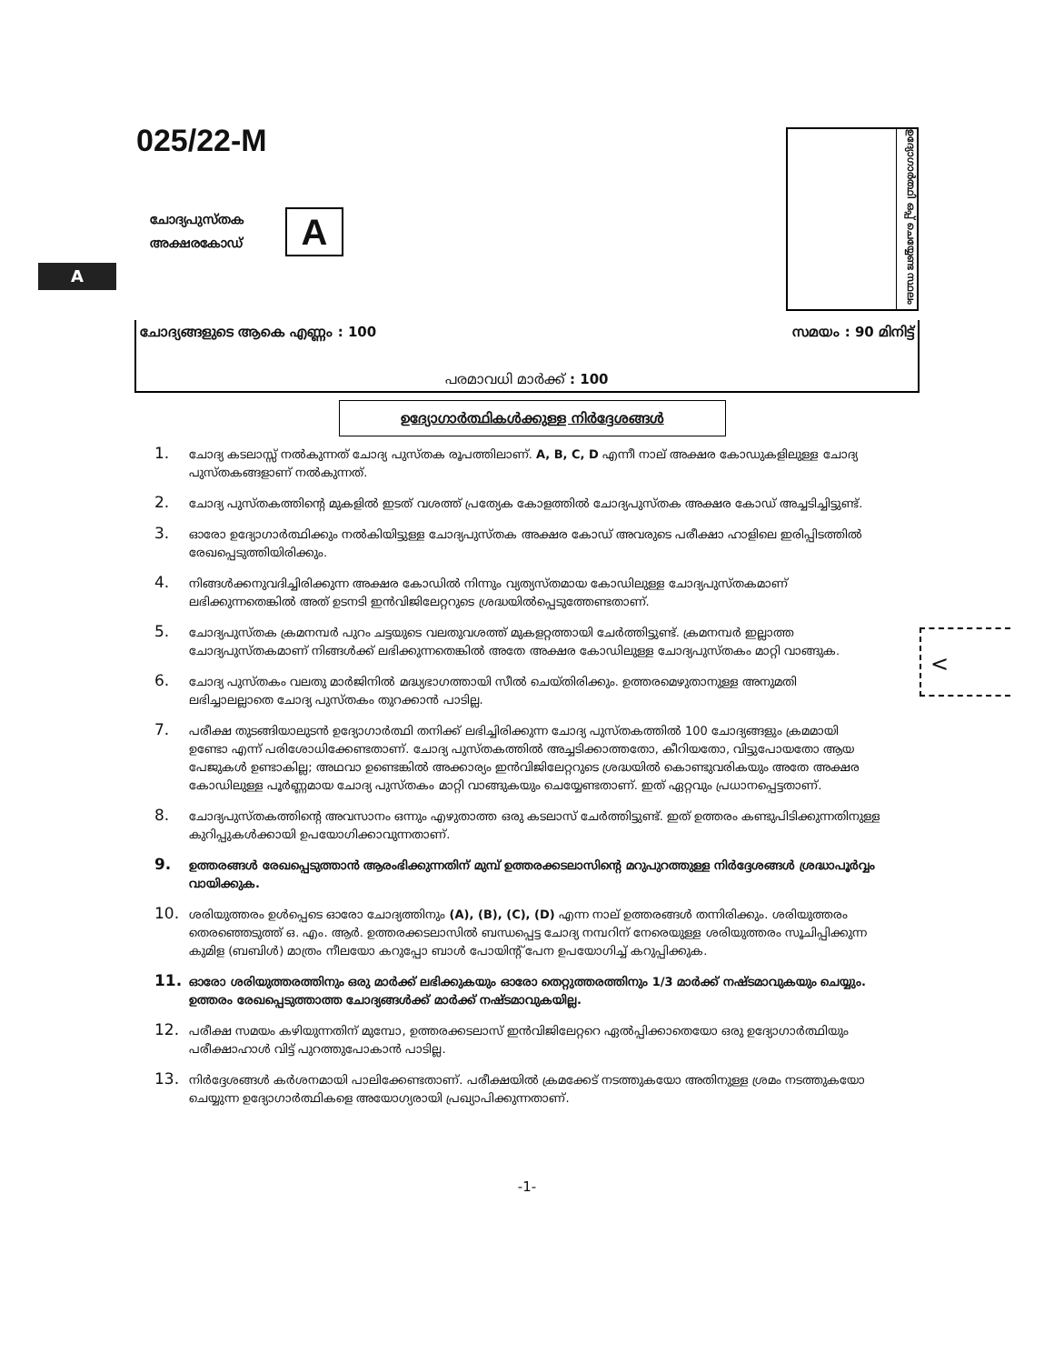025/22-M
ചോദ്യപുസ്തക
അക്ഷരകോഡ്
A
A
ഉദ്യോഗാർത്ഥി ഒപ്പ് ചെയ്യേണ്ട സ്ഥലം
ചോദ്യങ്ങളുടെ ആകെ എണ്ണം : 100 സമയം : 90 മിനിട്ട്
പരമാവധി മാർക്ക് : 100
ഉദ്യോഗാർത്ഥികൾക്കുള്ള നിർദ്ദേശങ്ങൾ
1. ചോദ്യ കടലാസ്സ് നൽകുന്നത് ചോദ്യ പുസ്തക രൂപത്തിലാണ്. A, B, C, D എന്നീ നാല് അക്ഷര കോഡുകളിലുള്ള ചോദ്യ പുസ്തകങ്ങളാണ് നൽകുന്നത്.
2. ചോദ്യ പുസ്തകത്തിന്റെ മുകളിൽ ഇടത് വശത്ത് പ്രത്യേക കോളത്തിൽ ചോദ്യപുസ്തക അക്ഷര കോഡ് അച്ചടിച്ചിട്ടുണ്ട്.
3. ഓരോ ഉദ്യോഗാർത്ഥിക്കും നൽകിയിട്ടുള്ള ചോദ്യപുസ്തക അക്ഷര കോഡ് അവരുടെ പരീക്ഷാ ഹാളിലെ ഇരിപ്പിടത്തിൽ രേഖപ്പെടുത്തിയിരിക്കും.
4. നിങ്ങൾക്കനുവദിച്ചിരിക്കുന്ന അക്ഷര കോഡിൽ നിന്നും വ്യത്യസ്തമായ കോഡിലുള്ള ചോദ്യപുസ്തകമാണ് ലഭിക്കുന്നതെങ്കിൽ അത് ഉടനടി ഇൻവിജിലേറ്ററുടെ ശ്രദ്ധയിൽപ്പെടുത്തേണ്ടതാണ്.
5. ചോദ്യപുസ്തക ക്രമനമ്പർ പുറം ചട്ടയുടെ വലതുവശത്ത് മുകളറ്റത്തായി ചേർത്തിട്ടുണ്ട്. ക്രമനമ്പർ ഇല്ലാത്ത ചോദ്യപുസ്തകമാണ് നിങ്ങൾക്ക് ലഭിക്കുന്നതെങ്കിൽ അതേ അക്ഷര കോഡിലുള്ള ചോദ്യപുസ്തകം മാറ്റി വാങ്ങുക.
6. ചോദ്യ പുസ്തകം വലതു മാർജിനിൽ മദ്ധ്യഭാഗത്തായി സീൽ ചെയ്തിരിക്കും. ഉത്തരമെഴുതാനുള്ള അനുമതി ലഭിച്ചാലല്ലാതെ ചോദ്യ പുസ്തകം തുറക്കാൻ പാടില്ല.
7. പരീക്ഷ തുടങ്ങിയാലുടൻ ഉദ്യോഗാർത്ഥി തനിക്ക് ലഭിച്ചിരിക്കുന്ന ചോദ്യ പുസ്തകത്തിൽ 100 ചോദ്യങ്ങളും ക്രമമായി ഉണ്ടോ എന്ന് പരിശോധിക്കേണ്ടതാണ്. ചോദ്യ പുസ്തകത്തിൽ അച്ചടിക്കാത്തതോ, കീറിയതോ, വിട്ടുപോയതോ ആയ പേജുകൾ ഉണ്ടാകില്ല; അഥവാ ഉണ്ടെങ്കിൽ അക്കാര്യം ഇൻവിജിലേറ്ററുടെ ശ്രദ്ധയിൽ കൊണ്ടുവരികയും അതേ അക്ഷര കോഡിലുള്ള പൂർണ്ണമായ ചോദ്യ പുസ്തകം മാറ്റി വാങ്ങുകയും ചെയ്യേണ്ടതാണ്. ഇത് ഏറ്റവും പ്രധാനപ്പെട്ടതാണ്.
8. ചോദ്യപുസ്തകത്തിന്റെ അവസാനം ഒന്നും എഴുതാത്ത ഒരു കടലാസ് ചേർത്തിട്ടുണ്ട്. ഇത് ഉത്തരം കണ്ടുപിടിക്കുന്നതിനുള്ള കുറിപ്പുകൾക്കായി ഉപയോഗിക്കാവുന്നതാണ്.
9. ഉത്തരങ്ങൾ രേഖപ്പെടുത്താൻ ആരംഭിക്കുന്നതിന് മുമ്പ് ഉത്തരക്കടലാസിന്റെ മറുപുറത്തുള്ള നിർദ്ദേശങ്ങൾ ശ്രദ്ധാപൂർവ്വം വായിക്കുക.
10. ശരിയുത്തരം ഉൾപ്പെടെ ഓരോ ചോദ്യത്തിനും (A), (B), (C), (D) എന്ന നാല് ഉത്തരങ്ങൾ തന്നിരിക്കും. ശരിയുത്തരം തെരഞ്ഞെടുത്ത് ഒ. എം. ആർ. ഉത്തരക്കടലാസിൽ ബന്ധപ്പെട്ട ചോദ്യ നമ്പറിന് നേരെയുള്ള ശരിയുത്തരം സൂചിപ്പിക്കുന്ന കുമിള (ബബിൾ) മാത്രം നീലയോ കറുപ്പോ ബാൾ പോയിന്റ് പേന ഉപയോഗിച്ച് കറുപ്പിക്കുക.
11. ഓരോ ശരിയുത്തരത്തിനും ഒരു മാർക്ക് ലഭിക്കുകയും ഓരോ തെറ്റുത്തരത്തിനും 1/3 മാർക്ക് നഷ്ടമാവുകയും ചെയ്യും. ഉത്തരം രേഖപ്പെടുത്താത്ത ചോദ്യങ്ങൾക്ക് മാർക്ക് നഷ്ടമാവുകയില്ല.
12. പരീക്ഷ സമയം കഴിയുന്നതിന് മുമ്പോ, ഉത്തരക്കടലാസ് ഇൻവിജിലേറ്ററെ ഏൽപ്പിക്കാതെയോ ഒരു ഉദ്യോഗാർത്ഥിയും പരീക്ഷാഹാൾ വിട്ട് പുറത്തുപോകാൻ പാടില്ല.
13. നിർദ്ദേശങ്ങൾ കർശനമായി പാലിക്കേണ്ടതാണ്. പരീക്ഷയിൽ ക്രമക്കേട് നടത്തുകയോ അതിനുള്ള ശ്രമം നടത്തുകയോ ചെയ്യുന്ന ഉദ്യോഗാർത്ഥികളെ അയോഗ്യരായി പ്രഖ്യാപിക്കുന്നതാണ്.
<
-1-